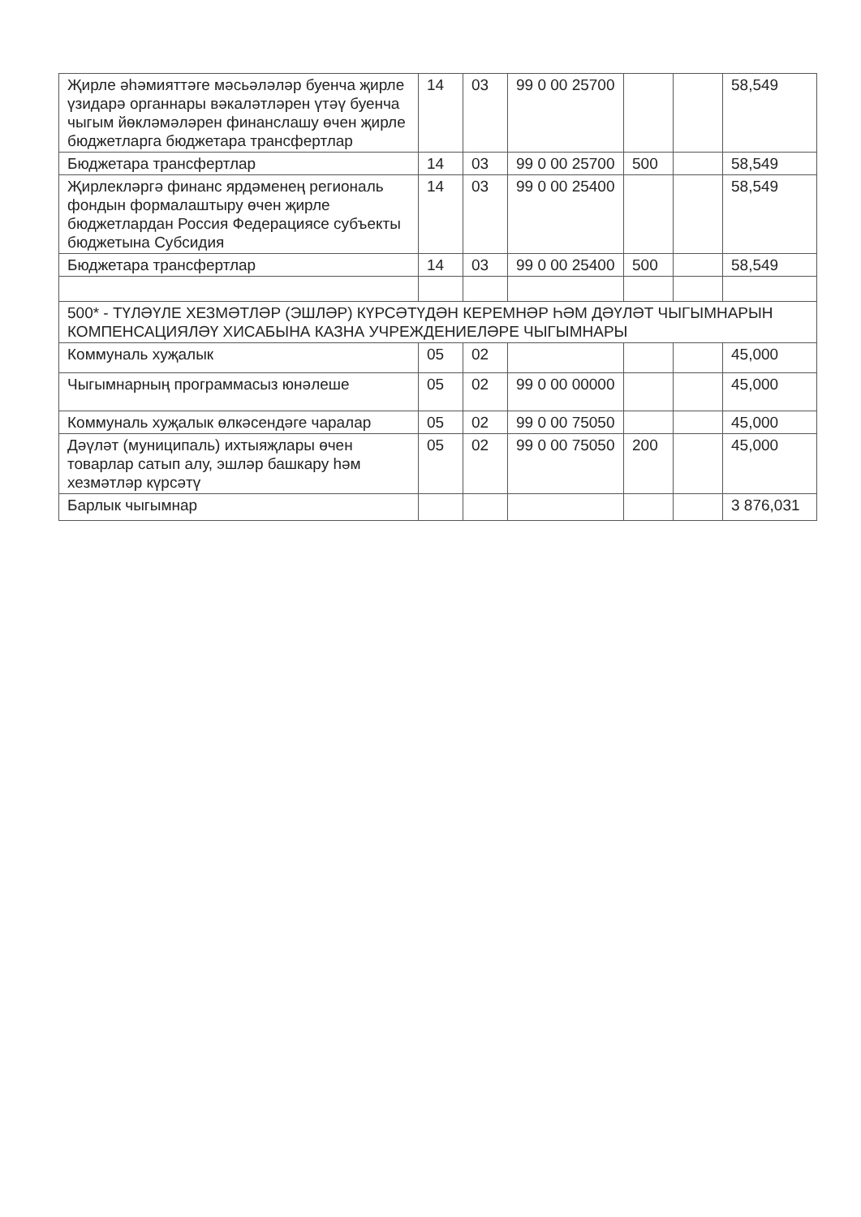| Җирле әһәмияттәге мәсьәләләр буенча җирле үзидарә органнары вәкаләтләрен үтәү буенча чыгым йөкләмәләрен финанслашу өчен җирле бюджетларга бюджетара трансфертлар | 14 | 03 | 99 0 00 25700 | | | 58,549 |
| Бюджетара трансфертлар | 14 | 03 | 99 0 00 25700 | 500 | | 58,549 |
| Җирлекләргә финанс ярдәменең региональ фондын формалаштыру өчен җирле бюджетлардан Россия Федерациясе субъекты бюджетына Субсидия | 14 | 03 | 99 0 00 25400 | | | 58,549 |
| Бюджетара трансфертлар | 14 | 03 | 99 0 00 25400 | 500 | | 58,549 |
| 500* - ТҮЛӘҮЛЕ ХЕЗМӘТЛӘР (ЭШЛӘР) КҮРСӘТҮДӘН КЕРЕМНӘР ҺӘМ ДӘҮЛӘТ ЧЫГЫМНАРЫН КОМПЕНСАЦИЯЛӘҮ ХИСАБЫНА КАЗНА УЧРЕЖДЕНИЕЛӘРЕ ЧЫГЫМНАРЫ | | | | | | |
| Коммуналь хуҗалык | 05 | 02 | | | | 45,000 |
| Чыгымнарның программасыз юнәлеше | 05 | 02 | 99 0 00 00000 | | | 45,000 |
| Коммуналь хуҗалык өлкәсендәге чаралар | 05 | 02 | 99 0 00 75050 | | | 45,000 |
| Дәүләт (муниципаль) ихтыяҗлары өчен товарлар сатып алу, эшләр башкару һәм хезмәтләр күрсәтү | 05 | 02 | 99 0 00 75050 | 200 | | 45,000 |
| Барлык чыгымнар | | | | | | 3 876,031 |